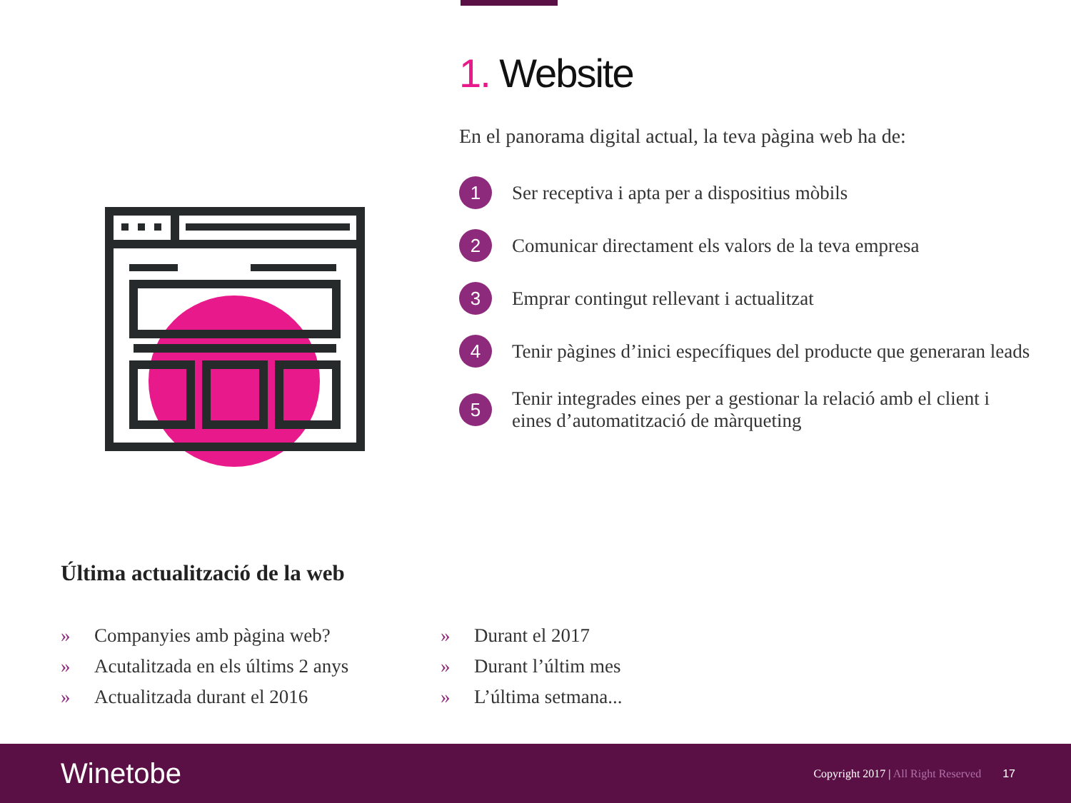1. Website
En el panorama digital actual, la teva pàgina web ha de:
1
Ser receptiva i apta per a dispositius mòbils
2
Comunicar directament els valors de la teva empresa
3
Emprar contingut rellevant i actualitzat
4
Tenir pàgines d’inici específiques del producte que generaran leads
5
Tenir integrades eines per a gestionar la relació amb el client i eines d’automatització de màrqueting
Última actualització de la web
» Companyies amb pàgina web?
» Acutalitzada en els últims 2 anys
» Actualitzada durant el 2016
» Durant el 2017
» Durant l’últim mes
» L’última setmana...
Winetobe
Copyright 2017 | All Right Reserved
17